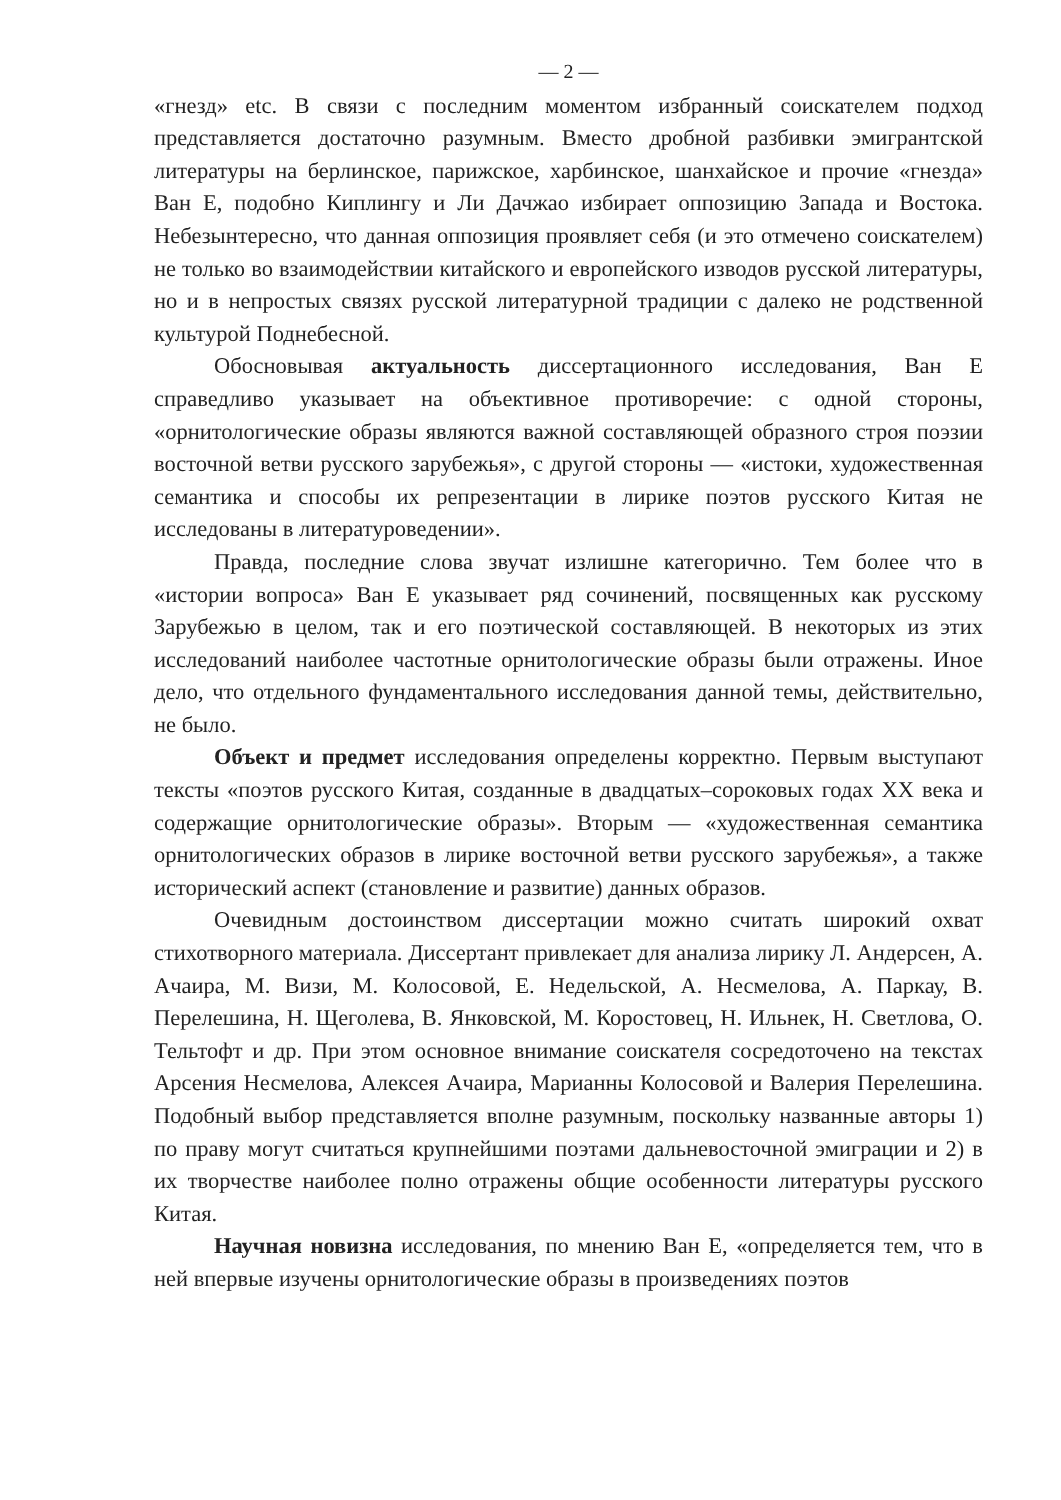— 2 —
«гнезд» etc. В связи с последним моментом избранный соискателем подход представляется достаточно разумным. Вместо дробной разбивки эмигрантской литературы на берлинское, парижское, харбинское, шанхайское и прочие «гнезда» Ван Е, подобно Киплингу и Ли Дачжао избирает оппозицию Запада и Востока. Небезынтересно, что данная оппозиция проявляет себя (и это отмечено соискателем) не только во взаимодействии китайского и европейского изводов русской литературы, но и в непростых связях русской литературной традиции с далеко не родственной культурой Поднебесной.
Обосновывая актуальность диссертационного исследования, Ван Е справедливо указывает на объективное противоречие: с одной стороны, «орнитологические образы являются важной составляющей образного строя поэзии восточной ветви русского зарубежья», с другой стороны — «истоки, художественная семантика и способы их репрезентации в лирике поэтов русского Китая не исследованы в литературоведении».
Правда, последние слова звучат излишне категорично. Тем более что в «истории вопроса» Ван Е указывает ряд сочинений, посвященных как русскому Зарубежью в целом, так и его поэтической составляющей. В некоторых из этих исследований наиболее частотные орнитологические образы были отражены. Иное дело, что отдельного фундаментального исследования данной темы, действительно, не было.
Объект и предмет исследования определены корректно. Первым выступают тексты «поэтов русского Китая, созданные в двадцатых–сороковых годах XX века и содержащие орнитологические образы». Вторым — «художественная семантика орнитологических образов в лирике восточной ветви русского зарубежья», а также исторический аспект (становление и развитие) данных образов.
Очевидным достоинством диссертации можно считать широкий охват стихотворного материала. Диссертант привлекает для анализа лирику Л. Андерсен, А. Ачаира, М. Визи, М. Колосовой, Е. Недельской, А. Несмелова, А. Паркау, В. Перелешина, Н. Щеголева, В. Янковской, М. Коростовец, Н. Ильнек, Н. Светлова, О. Тельтофт и др. При этом основное внимание соискателя сосредоточено на текстах Арсения Несмелова, Алексея Ачаира, Марианны Колосовой и Валерия Перелешина. Подобный выбор представляется вполне разумным, поскольку названные авторы 1) по праву могут считаться крупнейшими поэтами дальневосточной эмиграции и 2) в их творчестве наиболее полно отражены общие особенности литературы русского Китая.
Научная новизна исследования, по мнению Ван Е, «определяется тем, что в ней впервые изучены орнитологические образы в произведениях поэтов